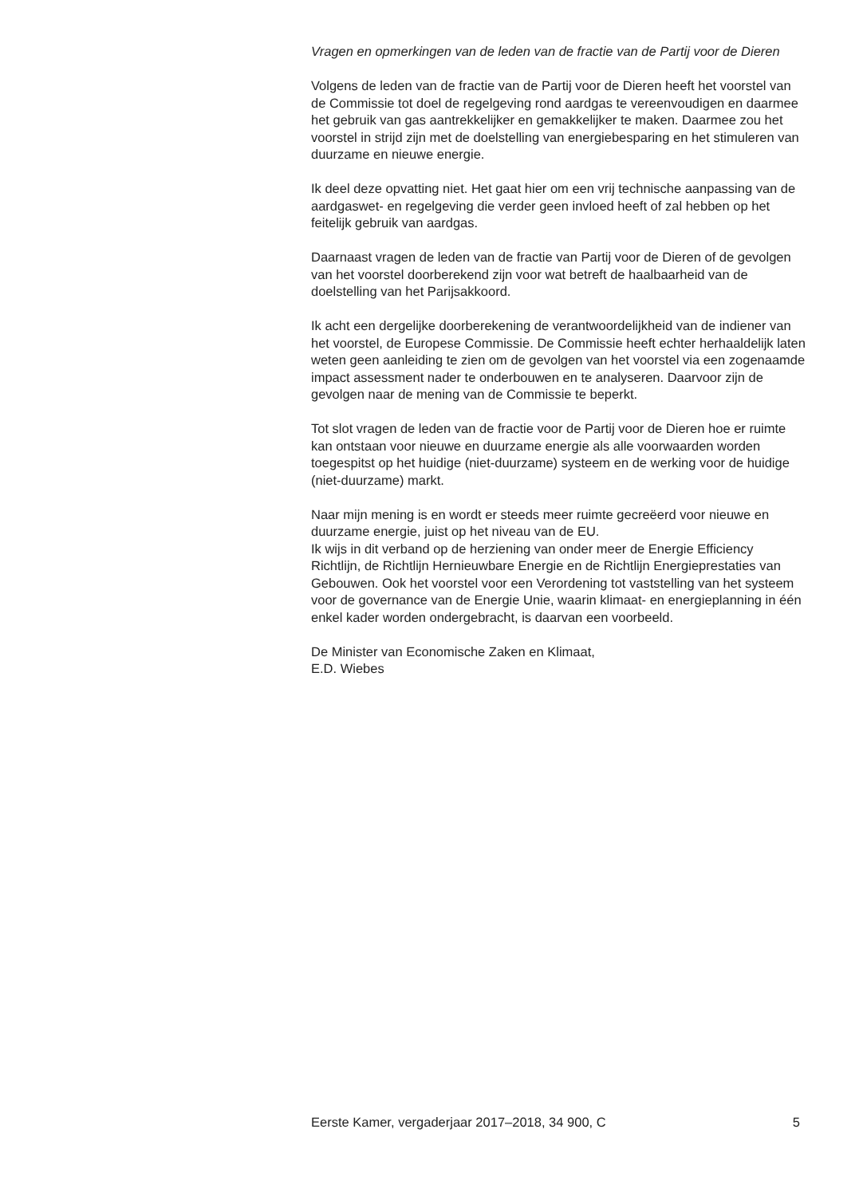Vragen en opmerkingen van de leden van de fractie van de Partij voor de Dieren
Volgens de leden van de fractie van de Partij voor de Dieren heeft het voorstel van de Commissie tot doel de regelgeving rond aardgas te vereenvoudigen en daarmee het gebruik van gas aantrekkelijker en gemakkelijker te maken. Daarmee zou het voorstel in strijd zijn met de doelstelling van energiebesparing en het stimuleren van duurzame en nieuwe energie.
Ik deel deze opvatting niet. Het gaat hier om een vrij technische aanpassing van de aardgaswet- en regelgeving die verder geen invloed heeft of zal hebben op het feitelijk gebruik van aardgas.
Daarnaast vragen de leden van de fractie van Partij voor de Dieren of de gevolgen van het voorstel doorberekend zijn voor wat betreft de haalbaarheid van de doelstelling van het Parijsakkoord.
Ik acht een dergelijke doorberekening de verantwoordelijkheid van de indiener van het voorstel, de Europese Commissie. De Commissie heeft echter herhaaldelijk laten weten geen aanleiding te zien om de gevolgen van het voorstel via een zogenaamde impact assessment nader te onderbouwen en te analyseren. Daarvoor zijn de gevolgen naar de mening van de Commissie te beperkt.
Tot slot vragen de leden van de fractie voor de Partij voor de Dieren hoe er ruimte kan ontstaan voor nieuwe en duurzame energie als alle voorwaarden worden toegespitst op het huidige (niet-duurzame) systeem en de werking voor de huidige (niet-duurzame) markt.
Naar mijn mening is en wordt er steeds meer ruimte gecreëerd voor nieuwe en duurzame energie, juist op het niveau van de EU.
Ik wijs in dit verband op de herziening van onder meer de Energie Efficiency Richtlijn, de Richtlijn Hernieuwbare Energie en de Richtlijn Energieprestaties van Gebouwen. Ook het voorstel voor een Verordening tot vaststelling van het systeem voor de governance van de Energie Unie, waarin klimaat- en energieplanning in één enkel kader worden ondergebracht, is daarvan een voorbeeld.
De Minister van Economische Zaken en Klimaat,
E.D. Wiebes
Eerste Kamer, vergaderjaar 2017–2018, 34 900, C 5